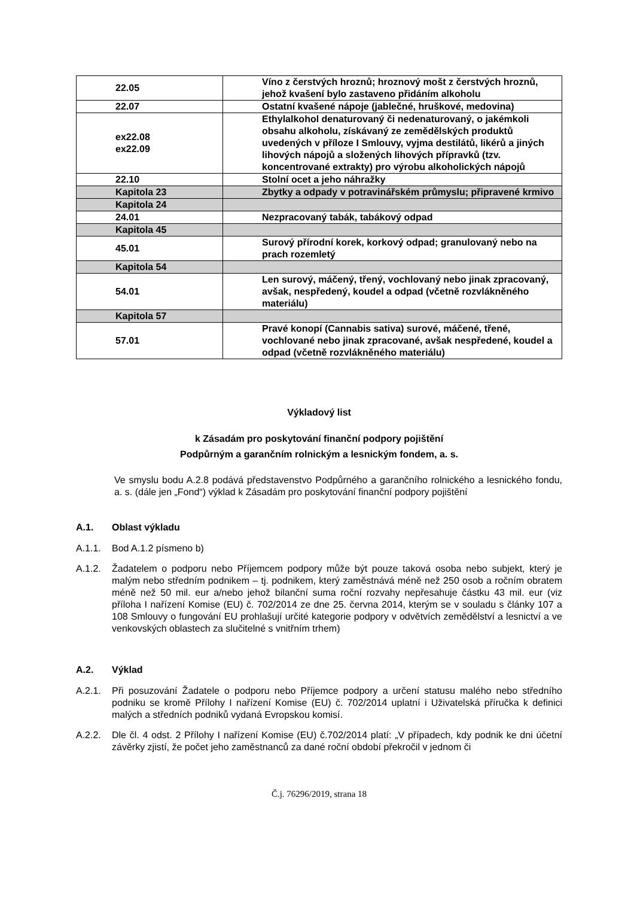| 22.05 | Víno z čerstvých hroznů; hroznový mošt z čerstvých hroznů, jehož kvašení bylo zastaveno přidáním alkoholu |
| 22.07 | Ostatní kvašené nápoje (jablečné, hruškové, medovina) |
| ex22.08 ex22.09 | Ethylalkohol denaturovaný či nedenaturovaný, o jakémkoli obsahu alkoholu, získávaný ze zemědělských produktů uvedených v příloze I Smlouvy, vyjma destilátů, likérů a jiných lihových nápojů a složených lihových přípravků (tzv. koncentrované extrakty) pro výrobu alkoholických nápojů |
| 22.10 | Stolní ocet a jeho náhražky |
| Kapitola 23 | Zbytky a odpady v potravinářském průmyslu; připravené krmivo |
| Kapitola 24 | |
| 24.01 | Nezpracovaný tabák, tabákový odpad |
| Kapitola 45 | |
| 45.01 | Surový přírodní korek, korkový odpad; granulovaný nebo na prach rozemletý |
| Kapitola 54 | |
| 54.01 | Len surový, máčený, třený, vochlovaný nebo jinak zpracovaný, avšak, nespředený, koudel a odpad (včetně rozvlákněného materiálu) |
| Kapitola 57 | |
| 57.01 | Pravé konopí (Cannabis sativa) surové, máčené, třené, vochlované nebo jinak zpracované, avšak nespředené, koudel a odpad (včetně rozvlákněného materiálu) |
Výkladový list
k Zásadám pro poskytování finanční podpory pojištění
Podpůrným a garančním rolnickým a lesnickým fondem, a. s.
Ve smyslu bodu A.2.8 podává představenstvo Podpůrného a garančního rolnického a lesnického fondu, a. s. (dále jen „Fond“) výklad k Zásadám pro poskytování finanční podpory pojištění
A.1. Oblast výkladu
A.1.1. Bod A.1.2 písmeno b)
A.1.2. Žadatelem o podporu nebo Příjemcem podpory může být pouze taková osoba nebo subjekt, který je malým nebo středním podnikem – tj. podnikem, který zaměstnává méně než 250 osob a ročním obratem méně než 50 mil. eur a/nebo jehož bilanční suma roční rozvahy nepřesahuje částku 43 mil. eur (viz příloha I nařízení Komise (EU) č. 702/2014 ze dne 25. června 2014, kterým se v souladu s články 107 a 108 Smlouvy o fungování EU prohlašují určité kategorie podpory v odvětvích zemědělství a lesnictví a ve venkovských oblastech za slučitelné s vnitřním trhem)
A.2. Výklad
A.2.1. Při posuzování Žadatele o podporu nebo Příjemce podpory a určení statusu malého nebo středního podniku se kromě Přílohy I nařízení Komise (EU) č. 702/2014 uplatní i Uživatelská příručka k definici malých a středních podniků vydaná Evropskou komisí.
A.2.2. Dle čl. 4 odst. 2 Přílohy I nařízení Komise (EU) č.702/2014 platí: „V případech, kdy podnik ke dni účetní závěrky zjistí, že počet jeho zaměstnanců za dané roční období překročil v jednom či
Č.j. 76296/2019, strana 18